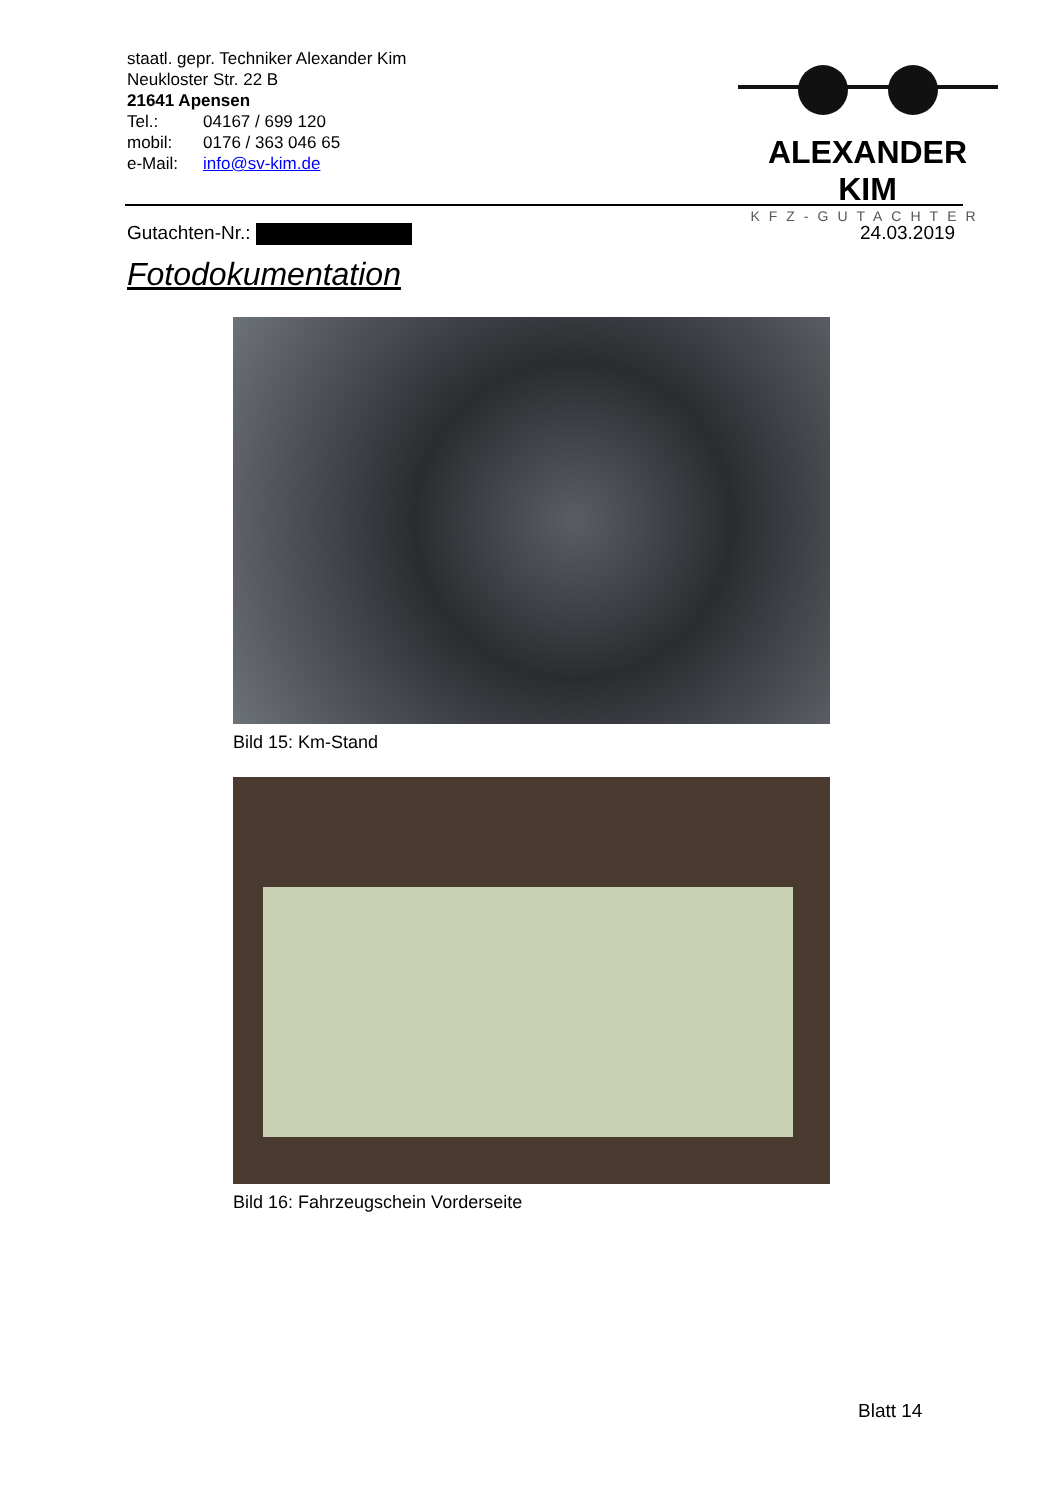staatl. gepr. Techniker Alexander Kim
Neukloster Str. 22 B
21641 Apensen
| Tel.: | 04167 / 699 120 |
| mobil: | 0176 / 363 046 65 |
| e-Mail: | info@sv-kim.de |
ALEXANDER KIM
KFZ-GUTACHTER
Gutachten-Nr.: 24.03.2019
Fotodokumentation
Bild 15: Km-Stand
Bild 16: Fahrzeugschein Vorderseite
Blatt 14